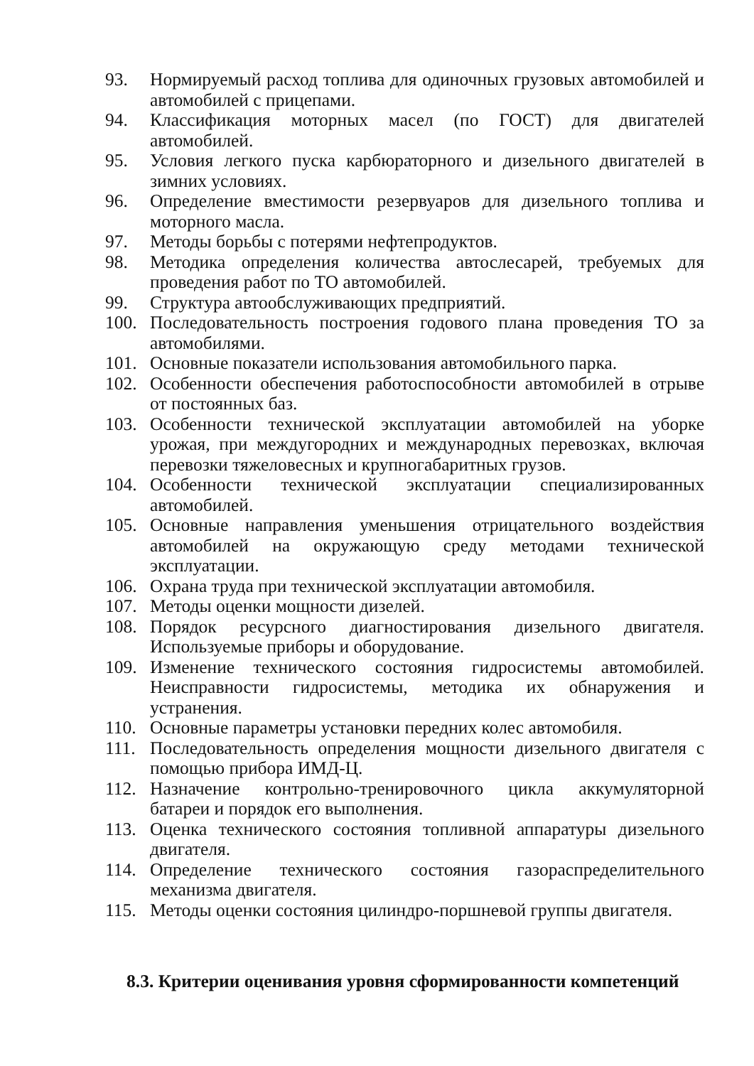93. Нормируемый расход топлива для одиночных грузовых автомобилей и автомобилей с прицепами.
94. Классификация моторных масел (по ГОСТ) для двигателей автомобилей.
95. Условия легкого пуска карбюраторного и дизельного двигателей в зимних условиях.
96. Определение вместимости резервуаров для дизельного топлива и моторного масла.
97. Методы борьбы с потерями нефтепродуктов.
98. Методика определения количества автослесарей, требуемых для проведения работ по ТО автомобилей.
99. Структура автообслуживающих предприятий.
100. Последовательность построения годового плана проведения ТО за автомобилями.
101. Основные показатели использования автомобильного парка.
102. Особенности обеспечения работоспособности автомобилей в отрыве от постоянных баз.
103. Особенности технической эксплуатации автомобилей на уборке урожая, при междугородних и международных перевозках, включая перевозки тяжеловесных и крупногабаритных грузов.
104. Особенности технической эксплуатации специализированных автомобилей.
105. Основные направления уменьшения отрицательного воздействия автомобилей на окружающую среду методами технической эксплуатации.
106. Охрана труда при технической эксплуатации автомобиля.
107. Методы оценки мощности дизелей.
108. Порядок ресурсного диагностирования дизельного двигателя. Используемые приборы и оборудование.
109. Изменение технического состояния гидросистемы автомобилей. Неисправности гидросистемы, методика их обнаружения и устранения.
110. Основные параметры установки передних колес автомобиля.
111. Последовательность определения мощности дизельного двигателя с помощью прибора ИМД-Ц.
112. Назначение контрольно-тренировочного цикла аккумуляторной батареи и порядок его выполнения.
113. Оценка технического состояния топливной аппаратуры дизельного двигателя.
114. Определение технического состояния газораспределительного механизма двигателя.
115. Методы оценки состояния цилиндро-поршневой группы двигателя.
8.3. Критерии оценивания уровня сформированности компетенций